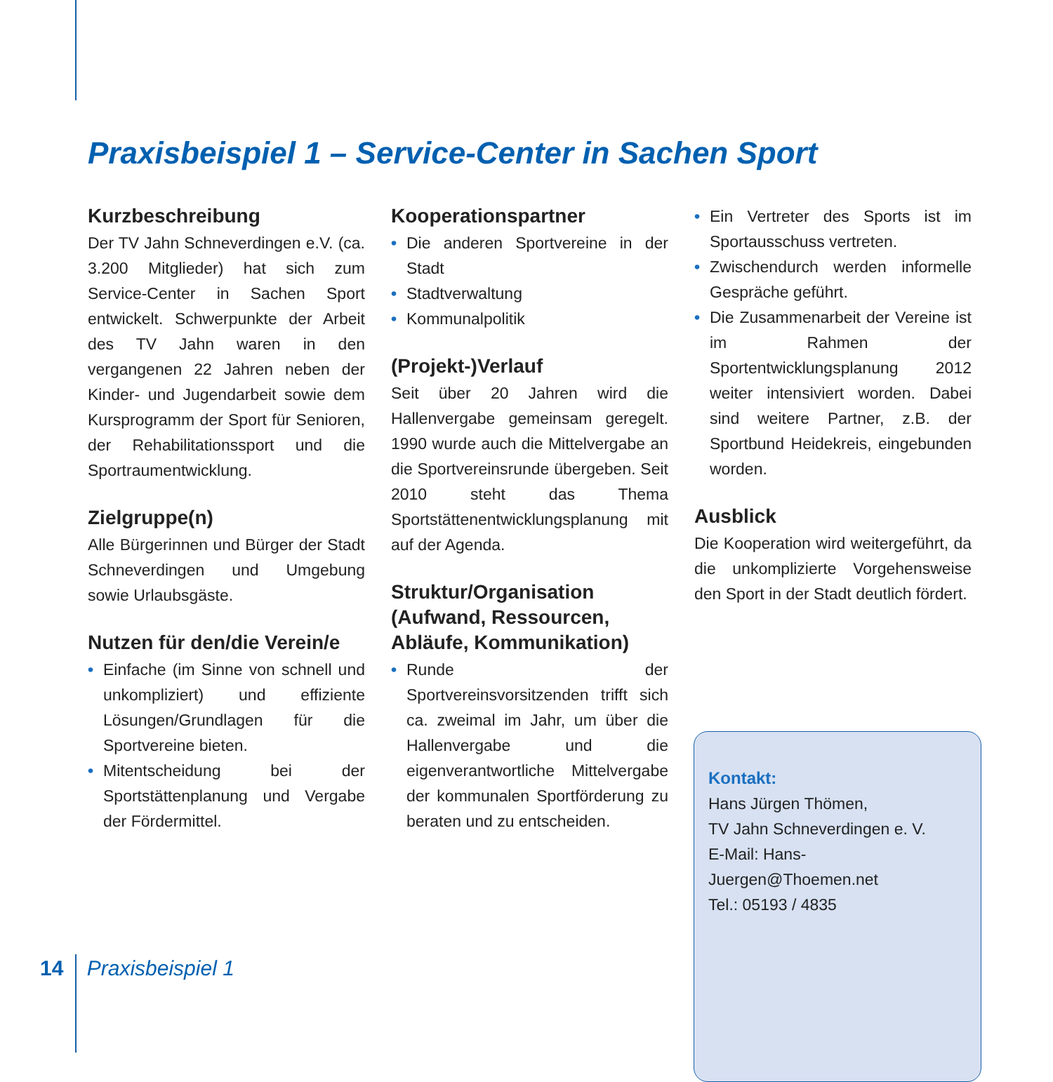Praxisbeispiel 1 – Service-Center in Sachen Sport
Kurzbeschreibung
Der TV Jahn Schneverdingen e.V. (ca. 3.200 Mitglieder) hat sich zum Service-Center in Sachen Sport entwickelt. Schwerpunkte der Arbeit des TV Jahn waren in den vergangenen 22 Jahren neben der Kinder- und Jugendarbeit sowie dem Kursprogramm der Sport für Senioren, der Rehabilitationssport und die Sportraumentwicklung.
Zielgruppe(n)
Alle Bürgerinnen und Bürger der Stadt Schneverdingen und Umgebung sowie Urlaubsgäste.
Nutzen für den/die Verein/e
• Einfache (im Sinne von schnell und unkompliziert) und effiziente Lösungen/Grundlagen für die Sportvereine bieten.
• Mitentscheidung bei der Sportstättenplanung und Vergabe der Fördermittel.
Kooperationspartner
• Die anderen Sportvereine in der Stadt
• Stadtverwaltung
• Kommunalpolitik
(Projekt-)Verlauf
Seit über 20 Jahren wird die Hallenvergabe gemeinsam geregelt. 1990 wurde auch die Mittelvergabe an die Sportvereinsrunde übergeben. Seit 2010 steht das Thema Sportstättenentwicklungsplanung mit auf der Agenda.
Struktur/Organisation (Aufwand, Ressourcen, Abläufe, Kommunikation)
• Runde der Sportvereinsvorsitzenden trifft sich ca. zweimal im Jahr, um über die Hallenvergabe und die eigenverantwortliche Mittelvergabe der kommunalen Sportförderung zu beraten und zu entscheiden.
• Ein Vertreter des Sports ist im Sportausschuss vertreten.
• Zwischendurch werden informelle Gespräche geführt.
• Die Zusammenarbeit der Vereine ist im Rahmen der Sportentwicklungsplanung 2012 weiter intensiviert worden. Dabei sind weitere Partner, z.B. der Sportbund Heidekreis, eingebunden worden.
Ausblick
Die Kooperation wird weitergeführt, da die unkomplizierte Vorgehensweise den Sport in der Stadt deutlich fördert.
Kontakt:
Hans Jürgen Thömen,
TV Jahn Schneverdingen e. V.
E-Mail: Hans-Juergen@Thoemen.net
Tel.: 05193 / 4835
14 Praxisbeispiel 1